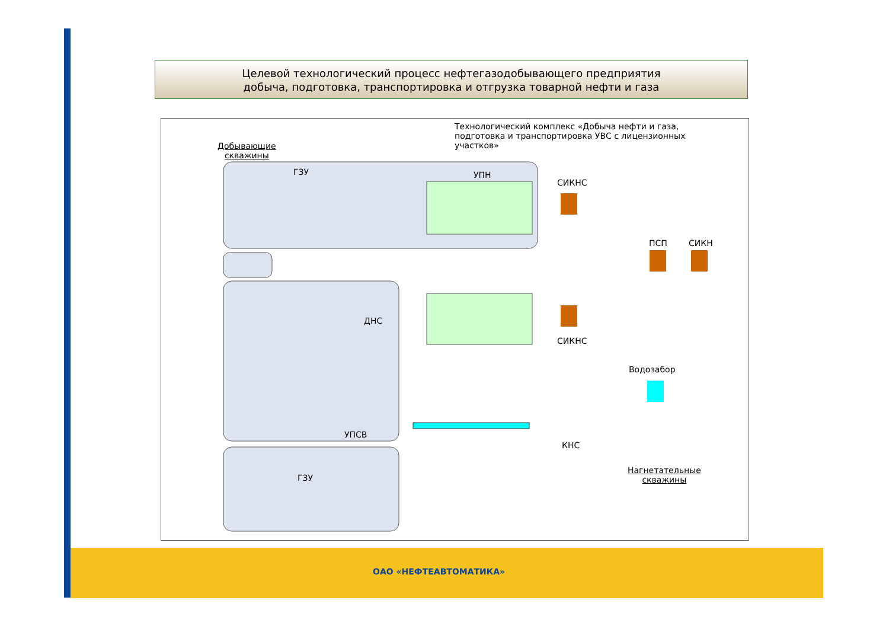Целевой технологический процесс нефтегазодобывающего предприятия
добыча, подготовка, транспортировка и отгрузка товарной нефти и газа
Технологический комплекс «Добыча нефти и газа,
подготовка и транспортировка УВС с лицензионных
участков»
Добывающие
скважины
ГЗУ УПН
СИКНС
ПСП СИКН
ДНС
СИКНС
Водозабор
УПСВ
КНС
ГЗУ
Нагнетательные
скважины
ОАО «НЕФТЕАВТОМАТИКА»